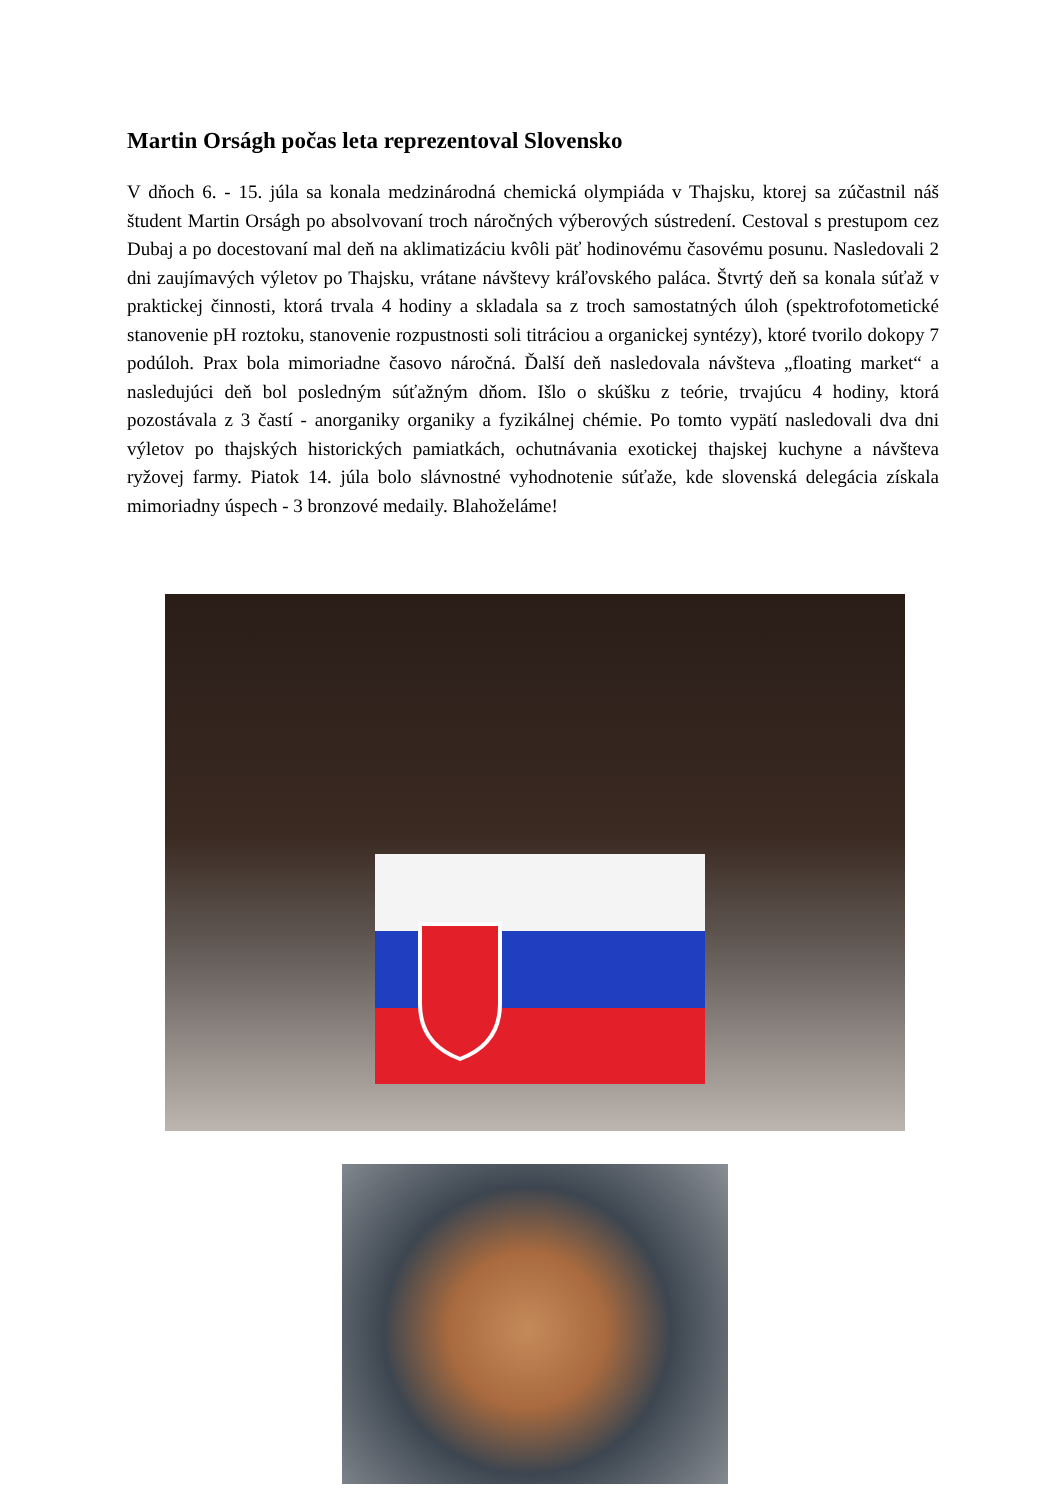Martin Orságh počas leta reprezentoval Slovensko
V dňoch 6. - 15. júla sa konala medzinárodná chemická olympiáda v Thajsku, ktorej sa zúčastnil náš študent Martin Orságh po absolvovaní troch náročných výberových sústredení. Cestoval s prestupom cez Dubaj a po docestovaní mal deň na aklimatizáciu kvôli päť hodinovému časovému posunu. Nasledovali 2 dni zaujímavých výletov po Thajsku, vrátane návštevy kráľovského paláca. Štvrtý deň sa konala súťaž v praktickej činnosti, ktorá trvala 4 hodiny a skladala sa z troch samostatných úloh (spektrofotometické stanovenie pH roztoku, stanovenie rozpustnosti soli titráciou a organickej syntézy), ktoré tvorilo dokopy 7 podúloh. Prax bola mimoriadne časovo náročná. Ďalší deň nasledovala návšteva „floating market“ a nasledujúci deň bol posledným súťažným dňom. Išlo o skúšku z teórie, trvajúcu 4 hodiny, ktorá pozostávala z 3 častí - anorganiky organiky a fyzikálnej chémie. Po tomto vypätí nasledovali dva dni výletov po thajských historických pamiatkách, ochutnávania exotickej thajskej kuchyne a návšteva ryžovej farmy. Piatok 14. júla bolo slávnostné vyhodnotenie súťaže, kde slovenská delegácia získala mimoriadny úspech - 3 bronzové medaily. Blahoželáme!